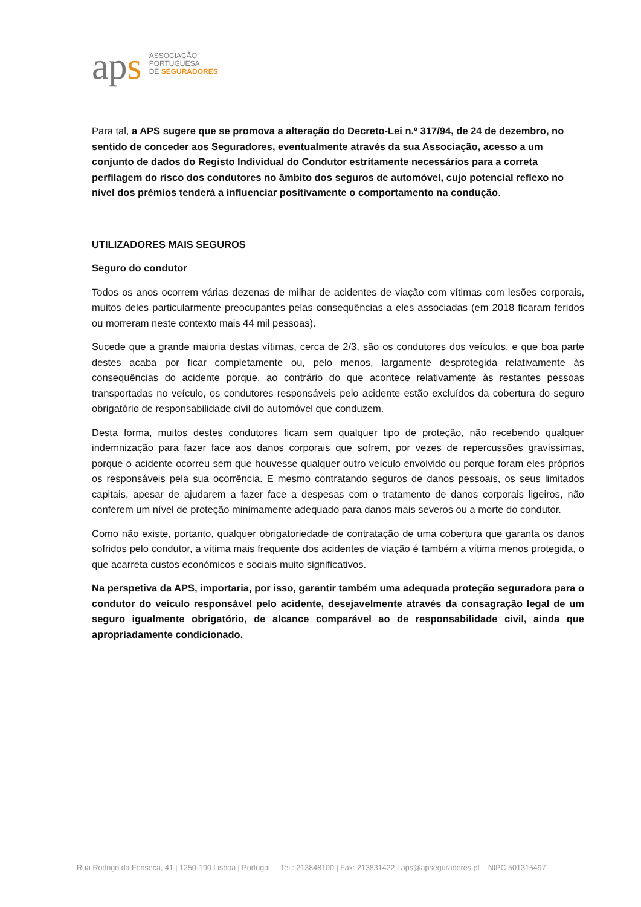aps
ASSOCIAÇÃO
PORTUGUESA
DE SEGURADORES
Para tal, a APS sugere que se promova a alteração do Decreto-Lei n.º 317/94, de 24 de dezembro, no sentido de conceder aos Seguradores, eventualmente através da sua Associação, acesso a um conjunto de dados do Registo Individual do Condutor estritamente necessários para a correta perfilagem do risco dos condutores no âmbito dos seguros de automóvel, cujo potencial reflexo no nível dos prémios tenderá a influenciar positivamente o comportamento na condução.
UTILIZADORES MAIS SEGUROS
Seguro do condutor
Todos os anos ocorrem várias dezenas de milhar de acidentes de viação com vítimas com lesões corporais, muitos deles particularmente preocupantes pelas consequências a eles associadas (em 2018 ficaram feridos ou morreram neste contexto mais 44 mil pessoas).
Sucede que a grande maioria destas vítimas, cerca de 2/3, são os condutores dos veículos, e que boa parte destes acaba por ficar completamente ou, pelo menos, largamente desprotegida relativamente às consequências do acidente porque, ao contrário do que acontece relativamente às restantes pessoas transportadas no veículo, os condutores responsáveis pelo acidente estão excluídos da cobertura do seguro obrigatório de responsabilidade civil do automóvel que conduzem.
Desta forma, muitos destes condutores ficam sem qualquer tipo de proteção, não recebendo qualquer indemnização para fazer face aos danos corporais que sofrem, por vezes de repercussões gravíssimas, porque o acidente ocorreu sem que houvesse qualquer outro veículo envolvido ou porque foram eles próprios os responsáveis pela sua ocorrência. E mesmo contratando seguros de danos pessoais, os seus limitados capitais, apesar de ajudarem a fazer face a despesas com o tratamento de danos corporais ligeiros, não conferem um nível de proteção minimamente adequado para danos mais severos ou a morte do condutor.
Como não existe, portanto, qualquer obrigatoriedade de contratação de uma cobertura que garanta os danos sofridos pelo condutor, a vítima mais frequente dos acidentes de viação é também a vítima menos protegida, o que acarreta custos económicos e sociais muito significativos.
Na perspetiva da APS, importaria, por isso, garantir também uma adequada proteção seguradora para o condutor do veículo responsável pelo acidente, desejavelmente através da consagração legal de um seguro igualmente obrigatório, de alcance comparável ao de responsabilidade civil, ainda que apropriadamente condicionado.
Rua Rodrigo da Fonseca, 41 | 1250-190 Lisboa | Portugal Tel.: 213848100 | Fax: 213831422 | aps@apseguradores.pt NIPC 501315497